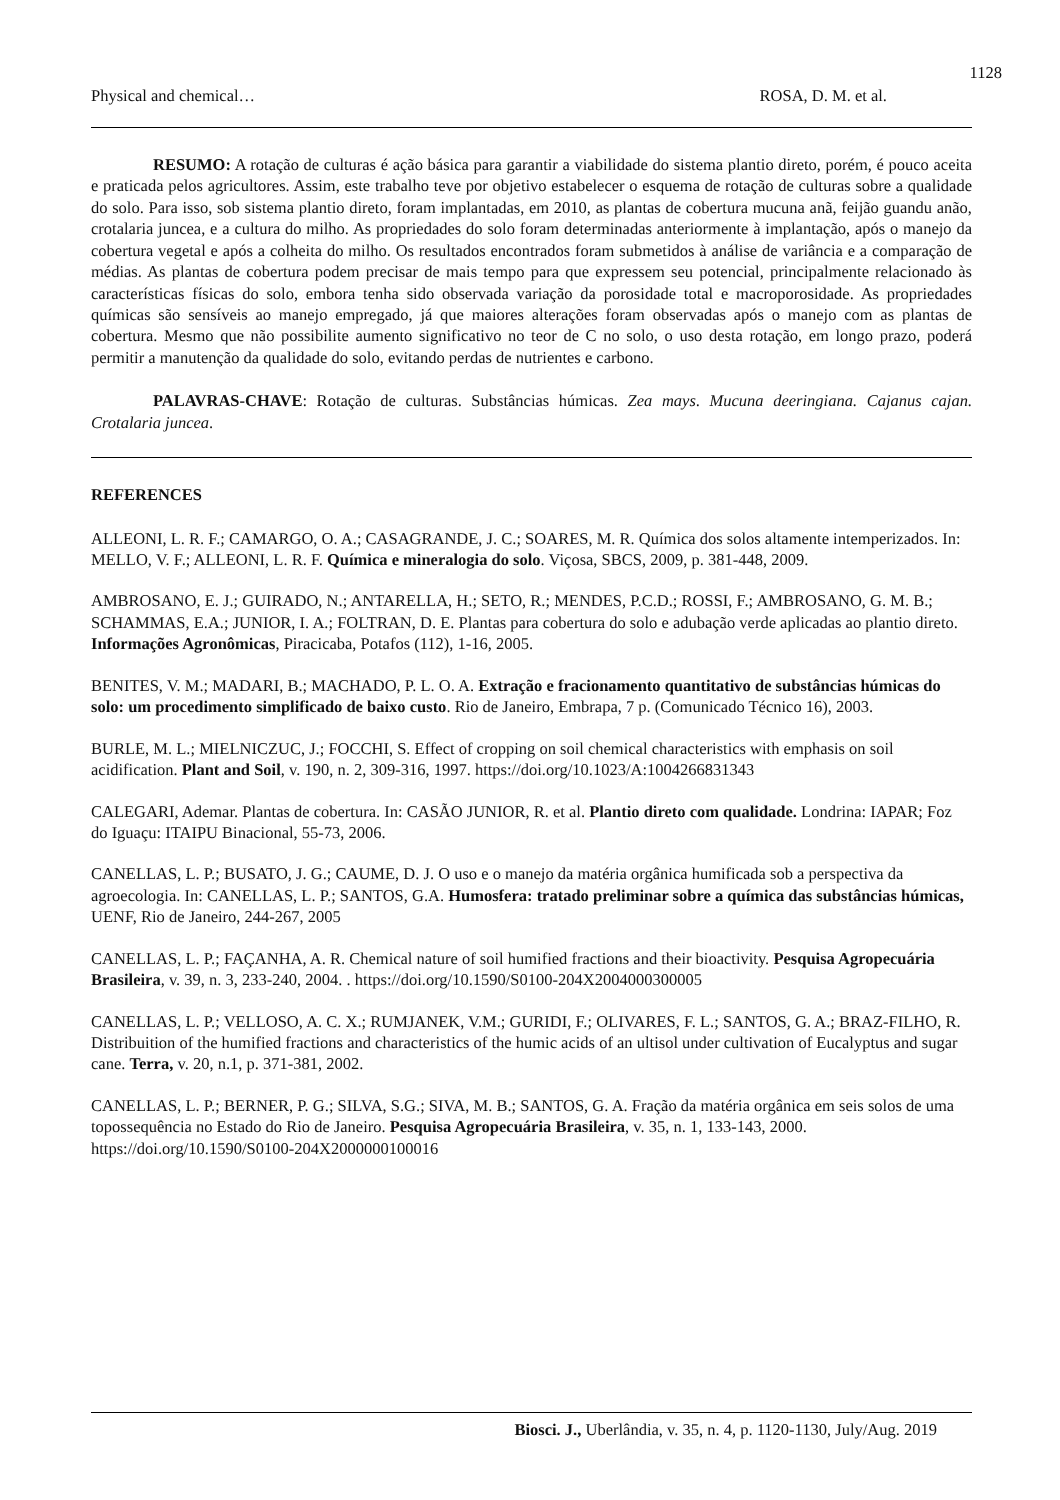1128
Physical and chemical… ROSA, D. M. et al.
RESUMO: A rotação de culturas é ação básica para garantir a viabilidade do sistema plantio direto, porém, é pouco aceita e praticada pelos agricultores. Assim, este trabalho teve por objetivo estabelecer o esquema de rotação de culturas sobre a qualidade do solo. Para isso, sob sistema plantio direto, foram implantadas, em 2010, as plantas de cobertura mucuna anã, feijão guandu anão, crotalaria juncea, e a cultura do milho. As propriedades do solo foram determinadas anteriormente à implantação, após o manejo da cobertura vegetal e após a colheita do milho. Os resultados encontrados foram submetidos à análise de variância e a comparação de médias. As plantas de cobertura podem precisar de mais tempo para que expressem seu potencial, principalmente relacionado às características físicas do solo, embora tenha sido observada variação da porosidade total e macroporosidade. As propriedades químicas são sensíveis ao manejo empregado, já que maiores alterações foram observadas após o manejo com as plantas de cobertura. Mesmo que não possibilite aumento significativo no teor de C no solo, o uso desta rotação, em longo prazo, poderá permitir a manutenção da qualidade do solo, evitando perdas de nutrientes e carbono.
PALAVRAS-CHAVE: Rotação de culturas. Substâncias húmicas. Zea mays. Mucuna deeringiana. Cajanus cajan. Crotalaria juncea.
REFERENCES
ALLEONI, L. R. F.; CAMARGO, O. A.; CASAGRANDE, J. C.; SOARES, M. R. Química dos solos altamente intemperizados. In: MELLO, V. F.; ALLEONI, L. R. F. Química e mineralogia do solo. Viçosa, SBCS, 2009, p. 381-448, 2009.
AMBROSANO, E. J.; GUIRADO, N.; ANTARELLA, H.; SETO, R.; MENDES, P.C.D.; ROSSI, F.; AMBROSANO, G. M. B.; SCHAMMAS, E.A.; JUNIOR, I. A.; FOLTRAN, D. E. Plantas para cobertura do solo e adubação verde aplicadas ao plantio direto. Informações Agronômicas, Piracicaba, Potafos (112), 1-16, 2005.
BENITES, V. M.; MADARI, B.; MACHADO, P. L. O. A. Extração e fracionamento quantitativo de substâncias húmicas do solo: um procedimento simplificado de baixo custo. Rio de Janeiro, Embrapa, 7 p. (Comunicado Técnico 16), 2003.
BURLE, M. L.; MIELNICZUC, J.; FOCCHI, S. Effect of cropping on soil chemical characteristics with emphasis on soil acidification. Plant and Soil, v. 190, n. 2, 309-316, 1997. https://doi.org/10.1023/A:1004266831343
CALEGARI, Ademar. Plantas de cobertura. In: CASÃO JUNIOR, R. et al. Plantio direto com qualidade. Londrina: IAPAR; Foz do Iguaçu: ITAIPU Binacional, 55-73, 2006.
CANELLAS, L. P.; BUSATO, J. G.; CAUME, D. J. O uso e o manejo da matéria orgânica humificada sob a perspectiva da agroecologia. In: CANELLAS, L. P.; SANTOS, G.A. Humosfera: tratado preliminar sobre a química das substâncias húmicas, UENF, Rio de Janeiro, 244-267, 2005
CANELLAS, L. P.; FAÇANHA, A. R. Chemical nature of soil humified fractions and their bioactivity. Pesquisa Agropecuária Brasileira, v. 39, n. 3, 233-240, 2004. . https://doi.org/10.1590/S0100-204X2004000300005
CANELLAS, L. P.; VELLOSO, A. C. X.; RUMJANEK, V.M.; GURIDI, F.; OLIVARES, F. L.; SANTOS, G. A.; BRAZ-FILHO, R. Distribuition of the humified fractions and characteristics of the humic acids of an ultisol under cultivation of Eucalyptus and sugar cane. Terra, v. 20, n.1, p. 371-381, 2002.
CANELLAS, L. P.; BERNER, P. G.; SILVA, S.G.; SIVA, M. B.; SANTOS, G. A. Fração da matéria orgânica em seis solos de uma topossequência no Estado do Rio de Janeiro. Pesquisa Agropecuária Brasileira, v. 35, n. 1, 133-143, 2000. https://doi.org/10.1590/S0100-204X2000000100016
Biosci. J., Uberlândia, v. 35, n. 4, p. 1120-1130, July/Aug. 2019